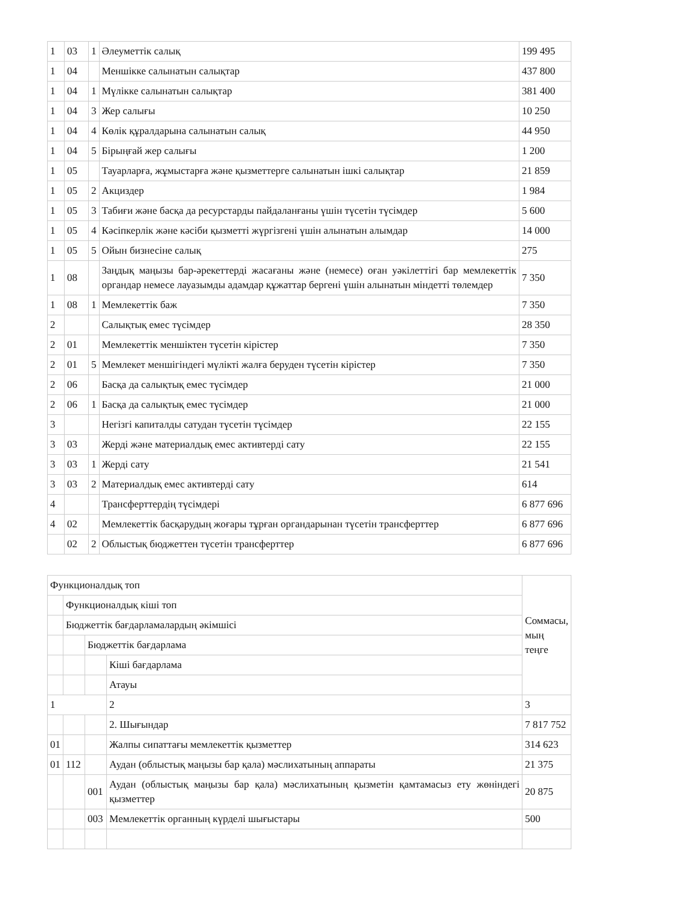| 1 | 03 | 1 | Әлеуметтік салық | 199 495 |
| 1 | 04 | | Меншікке салынатын салықтар | 437 800 |
| 1 | 04 | 1 | Мүлікке салынатын салықтар | 381 400 |
| 1 | 04 | 3 | Жер салығы | 10 250 |
| 1 | 04 | 4 | Көлік құралдарына салынатын салық | 44 950 |
| 1 | 04 | 5 | Бірыңғай жер салығы | 1 200 |
| 1 | 05 | | Тауарларға, жұмыстарға және қызметтерге салынатын ішкі салықтар | 21 859 |
| 1 | 05 | 2 | Акциздер | 1 984 |
| 1 | 05 | 3 | Табиғи және басқа да ресурстарды пайдаланғаны үшін түсетін түсімдер | 5 600 |
| 1 | 05 | 4 | Кәсіпкерлік және кәсіби қызметті жүргізгені үшін алынатын алымдар | 14 000 |
| 1 | 05 | 5 | Ойын бизнесіне салық | 275 |
| 1 | 08 | | Заңдық маңызы бар-әрекеттерді жасағаны және (немесе) оған уәкілеттігі бар мемлекеттік органдар немесе лауазымды адамдар құжаттар бергені үшін алынатын міндетті төлемдер | 7 350 |
| 1 | 08 | 1 | Мемлекеттік баж | 7 350 |
| 2 | | | Салықтық емес түсімдер | 28 350 |
| 2 | 01 | | Мемлекеттік меншіктен түсетін кірістер | 7 350 |
| 2 | 01 | 5 | Мемлекет меншігіндегі мүлікті жалға беруден түсетін кірістер | 7 350 |
| 2 | 06 | | Басқа да салықтық емес түсімдер | 21 000 |
| 2 | 06 | 1 | Басқа да салықтық емес түсімдер | 21 000 |
| 3 | | | Негізгі капиталды сатудан түсетін түсімдер | 22 155 |
| 3 | 03 | | Жерді және материалдық емес активтерді сату | 22 155 |
| 3 | 03 | 1 | Жерді сату | 21 541 |
| 3 | 03 | 2 | Материалдық емес активтерді сату | 614 |
| 4 | | | Трансферттердің түсімдері | 6 877 696 |
| 4 | 02 | | Мемлекеттік басқарудың жоғары тұрған органдарынан түсетін трансферттер | 6 877 696 |
| | 02 | 2 | Облыстық бюджеттен түсетін трансферттер | 6 877 696 |
| Функционалдық топ | | | | Соммасы, мың теңге |
| | Функционалдық кіші топ | | | |
| | Бюджеттік бағдарламалардың әкімшісі | | | |
| | | Бюджеттік бағдарлама | | |
| | | | Кіші бағдарлама | |
| | | | Атауы | |
| 1 | | | 2 | 3 |
| | | | 2. Шығындар | 7 817 752 |
| 01 | | | Жалпы сипаттағы мемлекеттік қызметтер | 314 623 |
| 01 | 112 | | Аудан (облыстық маңызы бар қала) мәслихатының аппараты | 21 375 |
| | | 001 | Аудан (облыстық маңызы бар қала) мәслихатының қызметін қамтамасыз ету жөніндегі қызметтер | 20 875 |
| | | 003 | Мемлекеттік органның күрделі шығыстары | 500 |